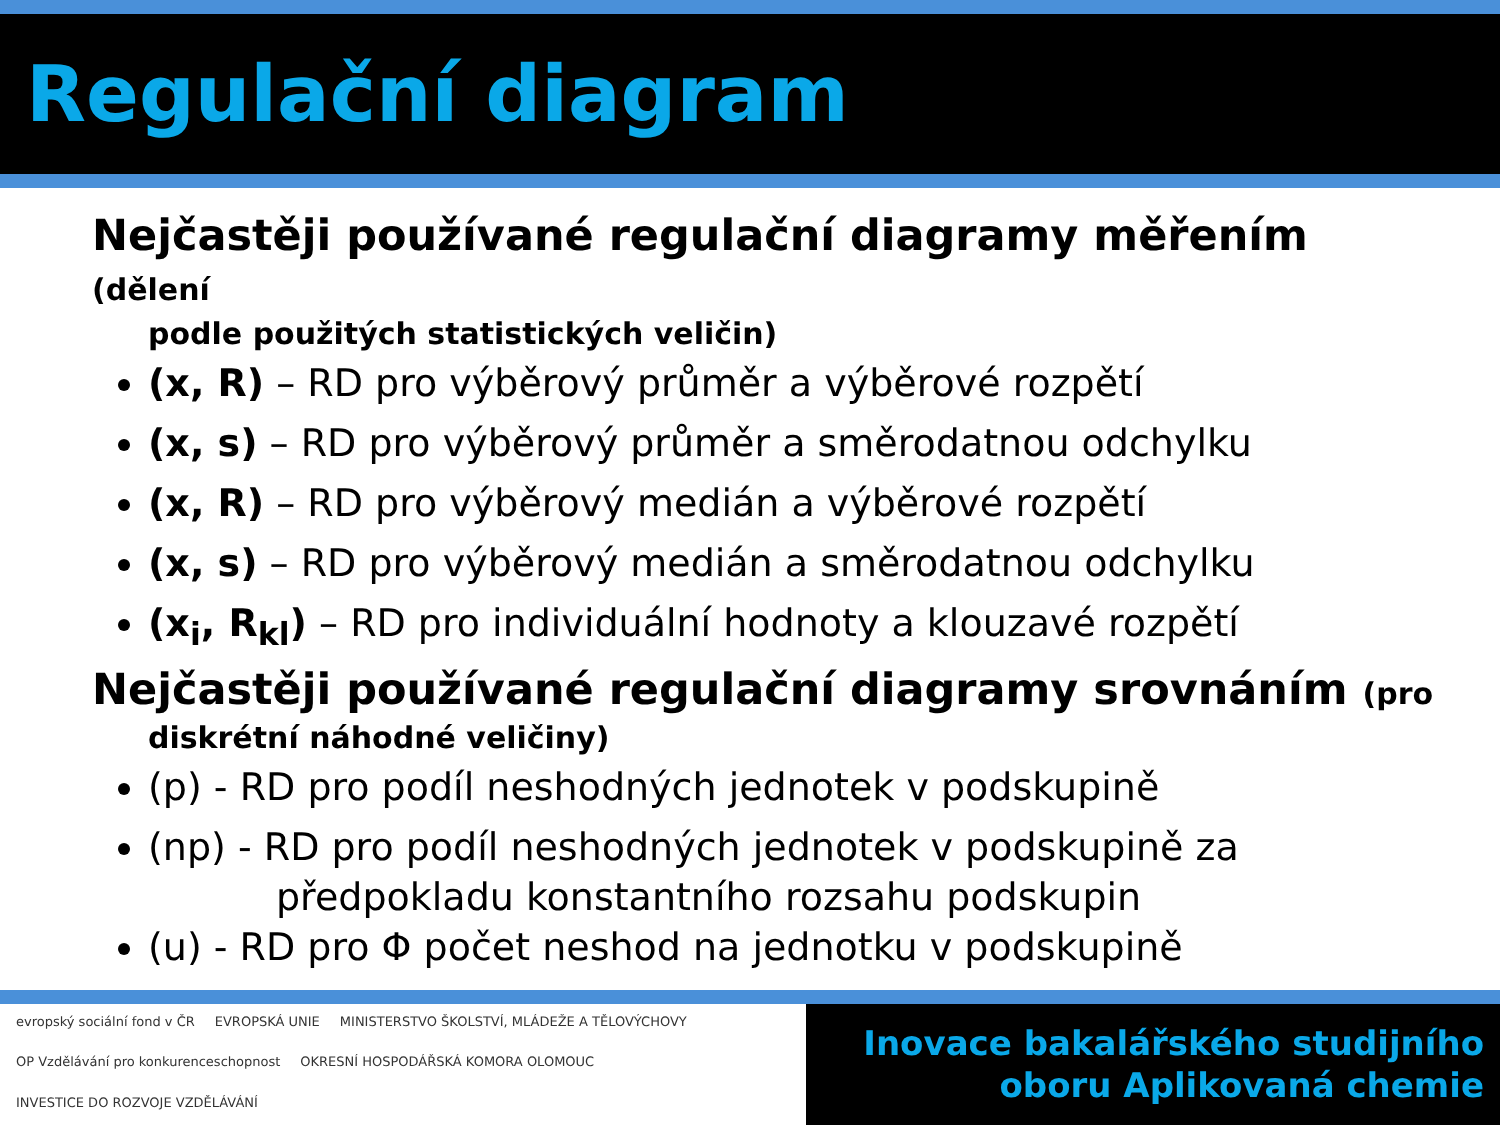Regulační diagram
Nejčastěji používané regulační diagramy měřením (dělení
podle použitých statistických veličin)
(x, R) – RD pro výběrový průměr a výběrové rozpětí
(x, s) – RD pro výběrový průměr a směrodatnou odchylku
(x, R) – RD pro výběrový medián a výběrové rozpětí
(x, s) – RD pro výběrový medián a směrodatnou odchylku
(x<sub>i</sub>, R<sub>kl</sub>) – RD pro individuální hodnoty a klouzavé rozpětí
Nejčastěji používané regulační diagramy srovnáním (pro
diskrétní náhodné veličiny)
(p) - RD pro podíl neshodných jednotek v podskupině
(np) - RD pro podíl neshodných jednotek v podskupině za
předpokladu konstantního rozsahu podskupin
(u) - RD pro Φ počet neshod na jednotku v podskupině
evropský sociální fond v ČR EVROPSKÁ UNIE MINISTERSTVO ŠKOLSTVÍ, MLÁDEŽE A TĚLOVÝCHOVY OP Vzdělávání pro konkurenceschopnost OKRESNÍ HOSPODÁŘSKÁ KOMORA OLOMOUC INVESTICE DO ROZVOJE VZDĚLÁVÁNÍ
Inovace bakalářského studijního
oboru Aplikovaná chemie